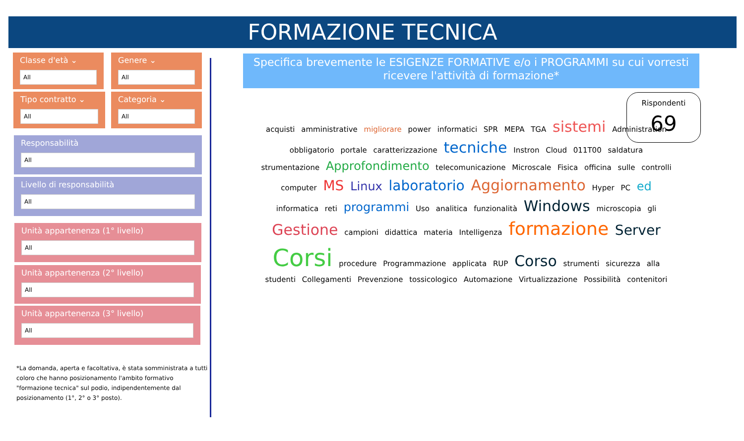FORMAZIONE TECNICA
Classe d'età ⌄
All
Genere ⌄
All
Tipo contratto ⌄
All
Categoria ⌄
All
Responsabilità
All
Livello di responsabilità
All
Unità appartenenza (1° livello)
All
Unità appartenenza (2° livello)
All
Unità appartenenza (3° livello)
All
*La domanda, aperta e facoltativa, è stata somministrata a tutti coloro che hanno posizionamento l'ambito formativo "formazione tecnica" sul podio, indipendentemente dal posizionamento (1°, 2° o 3° posto).
Specifica brevemente le ESIGENZE FORMATIVE e/o i PROGRAMMI su cui vorresti ricevere l'attività di formazione*
Rispondenti
69
acquisti amministrative migliorare power informatici SPR MEPA TGA sistemi Administration obbligatorio portale caratterizzazione tecniche Instron Cloud 011T00 saldatura strumentazione Approfondimento telecomunicazione Microscale Fisica officina sulle controlli computer MS Linux laboratorio Aggiornamento Hyper PC ed informatica reti programmi Uso analitica funzionalità Windows microscopia gli Gestione campioni didattica materia Intelligenza formazione Server Corsi procedure Programmazione applicata RUP Corso strumenti sicurezza alla studenti Collegamenti Prevenzione tossicologico Automazione Virtualizzazione Possibilità contenitori